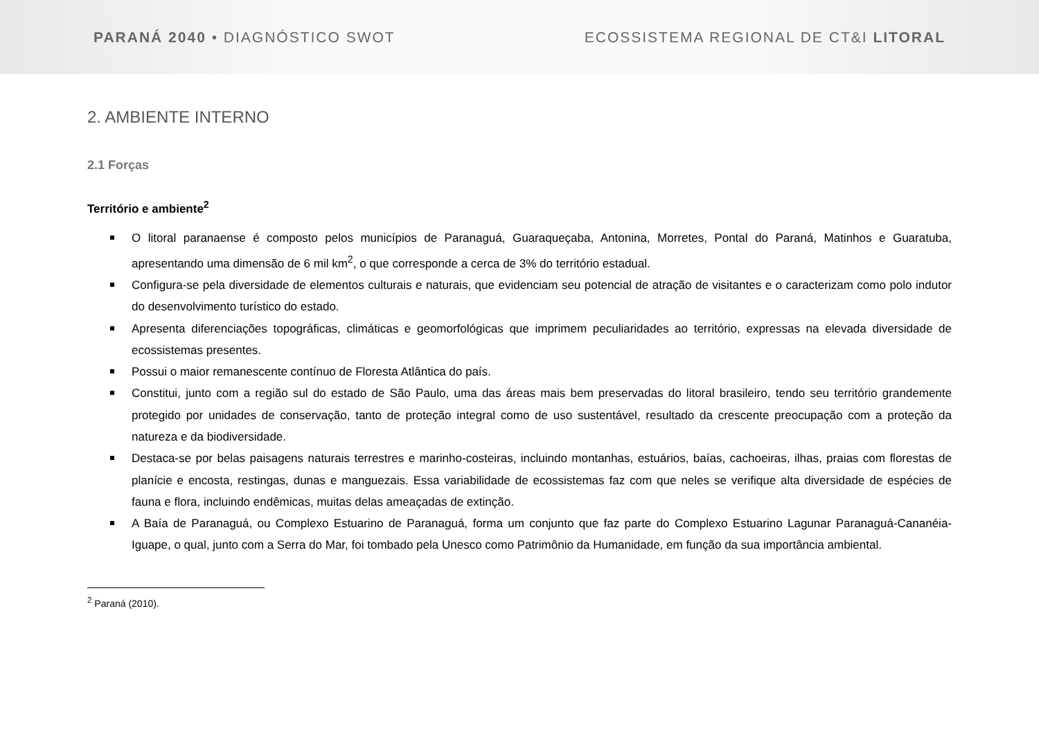PARANÁ 2040 • DIAGNÓSTICO SWOT ECOSSISTEMA REGIONAL DE CT&I LITORAL
2. AMBIENTE INTERNO
2.1 Forças
Território e ambiente<sup>2</sup>
O litoral paranaense é composto pelos municípios de Paranaguá, Guaraqueçaba, Antonina, Morretes, Pontal do Paraná, Matinhos e Guaratuba, apresentando uma dimensão de 6 mil km<sup>2</sup>, o que corresponde a cerca de 3% do território estadual.
Configura-se pela diversidade de elementos culturais e naturais, que evidenciam seu potencial de atração de visitantes e o caracterizam como polo indutor do desenvolvimento turístico do estado.
Apresenta diferenciações topográficas, climáticas e geomorfológicas que imprimem peculiaridades ao território, expressas na elevada diversidade de ecossistemas presentes.
Possui o maior remanescente contínuo de Floresta Atlântica do país.
Constitui, junto com a região sul do estado de São Paulo, uma das áreas mais bem preservadas do litoral brasileiro, tendo seu território grandemente protegido por unidades de conservação, tanto de proteção integral como de uso sustentável, resultado da crescente preocupação com a proteção da natureza e da biodiversidade.
Destaca-se por belas paisagens naturais terrestres e marinho-costeiras, incluindo montanhas, estuários, baías, cachoeiras, ilhas, praias com florestas de planície e encosta, restingas, dunas e manguezais. Essa variabilidade de ecossistemas faz com que neles se verifique alta diversidade de espécies de fauna e flora, incluindo endêmicas, muitas delas ameaçadas de extinção.
A Baía de Paranaguá, ou Complexo Estuarino de Paranaguá, forma um conjunto que faz parte do Complexo Estuarino Lagunar Paranaguá-Cananéia-Iguape, o qual, junto com a Serra do Mar, foi tombado pela Unesco como Patrimônio da Humanidade, em função da sua importância ambiental.
<sup>2</sup> Paraná (2010).